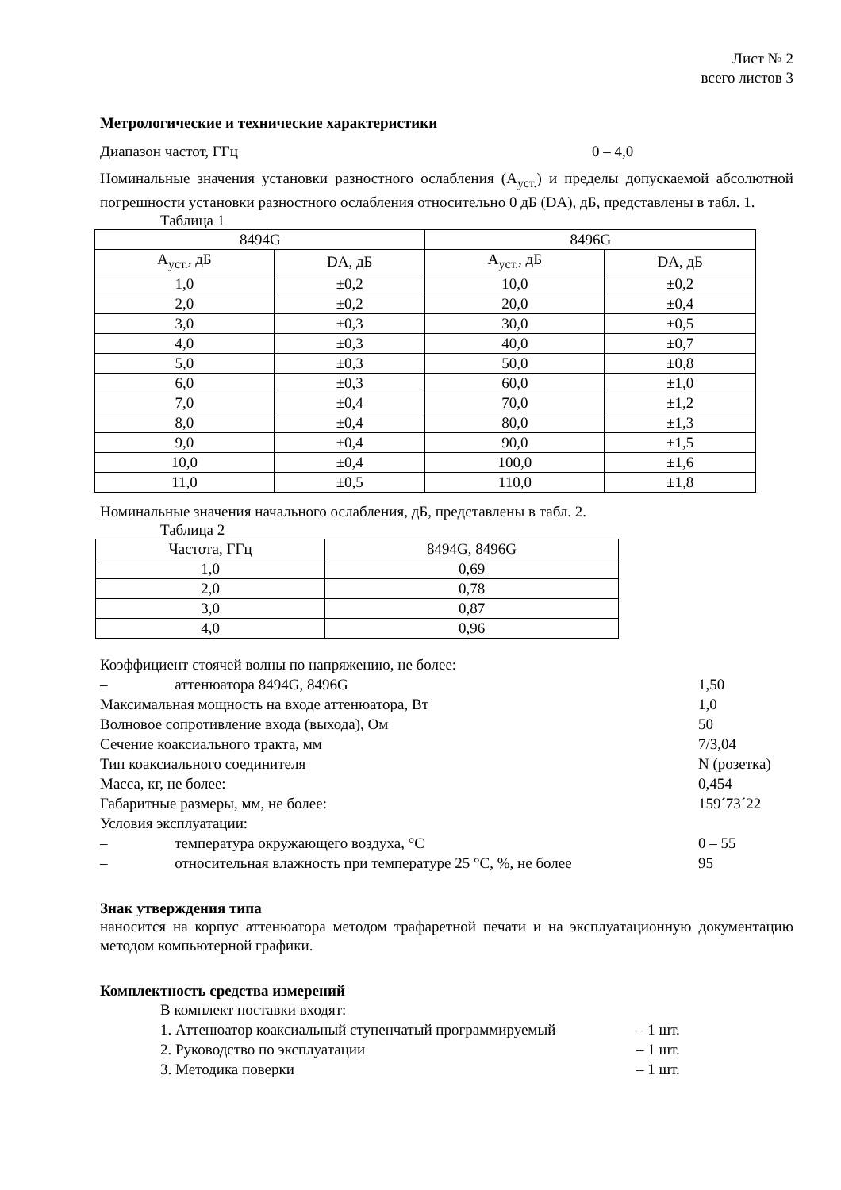Лист № 2
всего листов 3
Метрологические и технические характеристики
Диапазон частот, ГГц 0 – 4,0
Номинальные значения установки разностного ослабления (А<sub>уст.</sub>) и пределы допускаемой абсолютной погрешности установки разностного ослабления относительно 0 дБ (DА), дБ, представлены в табл. 1.
Таблица 1
| 8494G | | 8496G | |
| --- | --- | --- | --- |
| А<sub>уст.</sub>, дБ | DА, дБ | А<sub>уст.</sub>, дБ | DА, дБ |
| 1,0 | ±0,2 | 10,0 | ±0,2 |
| 2,0 | ±0,2 | 20,0 | ±0,4 |
| 3,0 | ±0,3 | 30,0 | ±0,5 |
| 4,0 | ±0,3 | 40,0 | ±0,7 |
| 5,0 | ±0,3 | 50,0 | ±0,8 |
| 6,0 | ±0,3 | 60,0 | ±1,0 |
| 7,0 | ±0,4 | 70,0 | ±1,2 |
| 8,0 | ±0,4 | 80,0 | ±1,3 |
| 9,0 | ±0,4 | 90,0 | ±1,5 |
| 10,0 | ±0,4 | 100,0 | ±1,6 |
| 11,0 | ±0,5 | 110,0 | ±1,8 |
Номинальные значения начального ослабления, дБ, представлены в табл. 2.
Таблица 2
| Частота, ГГц | 8494G, 8496G |
| --- | --- |
| 1,0 | 0,69 |
| 2,0 | 0,78 |
| 3,0 | 0,87 |
| 4,0 | 0,96 |
Коэффициент стоячей волны по напряжению, не более:
– аттенюатора 8494G, 8496G 1,50
Максимальная мощность на входе аттенюатора, Вт 1,0
Волновое сопротивление входа (выхода), Ом 50
Сечение коаксиального тракта, мм 7/3,04
Тип коаксиального соединителя N (розетка)
Масса, кг, не более: 0,454
Габаритные размеры, мм, не более: 159´73´22
Условия эксплуатации:
– температура окружающего воздуха, °С 0 – 55
– относительная влажность при температуре 25 °С, %, не более 95
Знак утверждения типа
наносится на корпус аттенюатора методом трафаретной печати и на эксплуатационную документацию методом компьютерной графики.
Комплектность средства измерений
В комплект поставки входят:
1. Аттенюатор коаксиальный ступенчатый программируемый – 1 шт.
2. Руководство по эксплуатации – 1 шт.
3. Методика поверки – 1 шт.